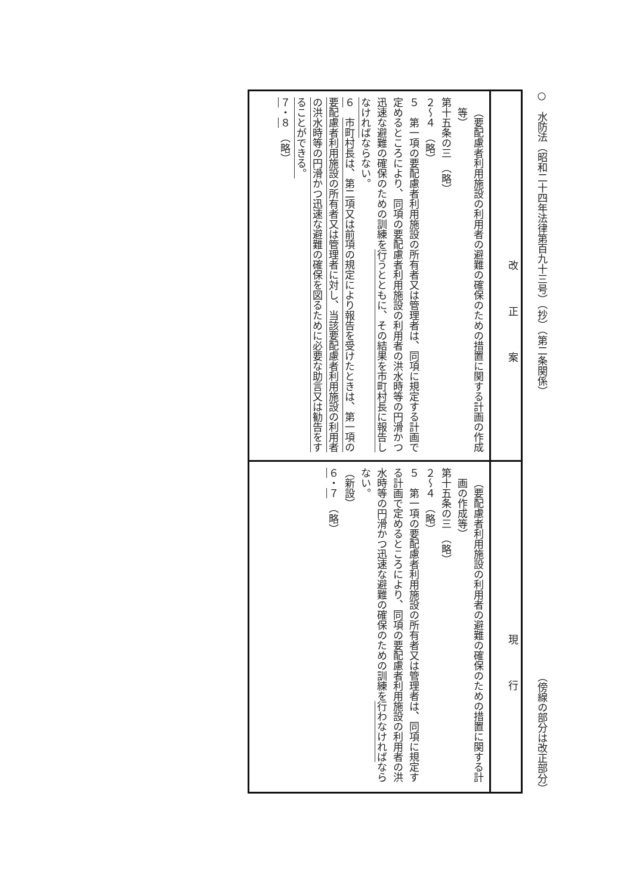○　水防法（昭和二十四年法律第百九十三号）（抄）（第二条関係） （傍線の部分は改正部分）
| 改正案 | 現行 |
| --- | --- |
| （要配慮者利用施設の利用者の避難の確保のための措置に関する計画の作成等） 第十五条の三 （略） ２～４ （略） ５ 第一項の要配慮者利用施設の所有者又は管理者は、同項に規定する計画で定めるところにより、同項の要配慮者利用施設の利用者の洪水時等の円滑かつ迅速な避難の確保のための訓練を 行うとともに、その結果を市町村長に報告しなければ ならない。 ６ 市町村長は、第二項又は前項の規定により報告を受けたときは、第一項の要配慮者利用施設の所有者又は管理者に対し、当該要配慮者利用施設の利用者の洪水時等の円滑かつ迅速な避難の確保を図るために必要な助言又は勧告をすることができる。 ７ ・ ８ （略） | （要配慮者利用施設の利用者の避難の確保のための措置に関する計画の作成等） 第十五条の三 （略） ２～４ （略） ５ 第一項の要配慮者利用施設の所有者又は管理者は、同項に規定する計画で定めるところにより、同項の要配慮者利用施設の利用者の洪水時等の円滑かつ迅速な避難の確保のための訓練を 行わなければ ならない。 （新設） ６ ・ ７ （略） |